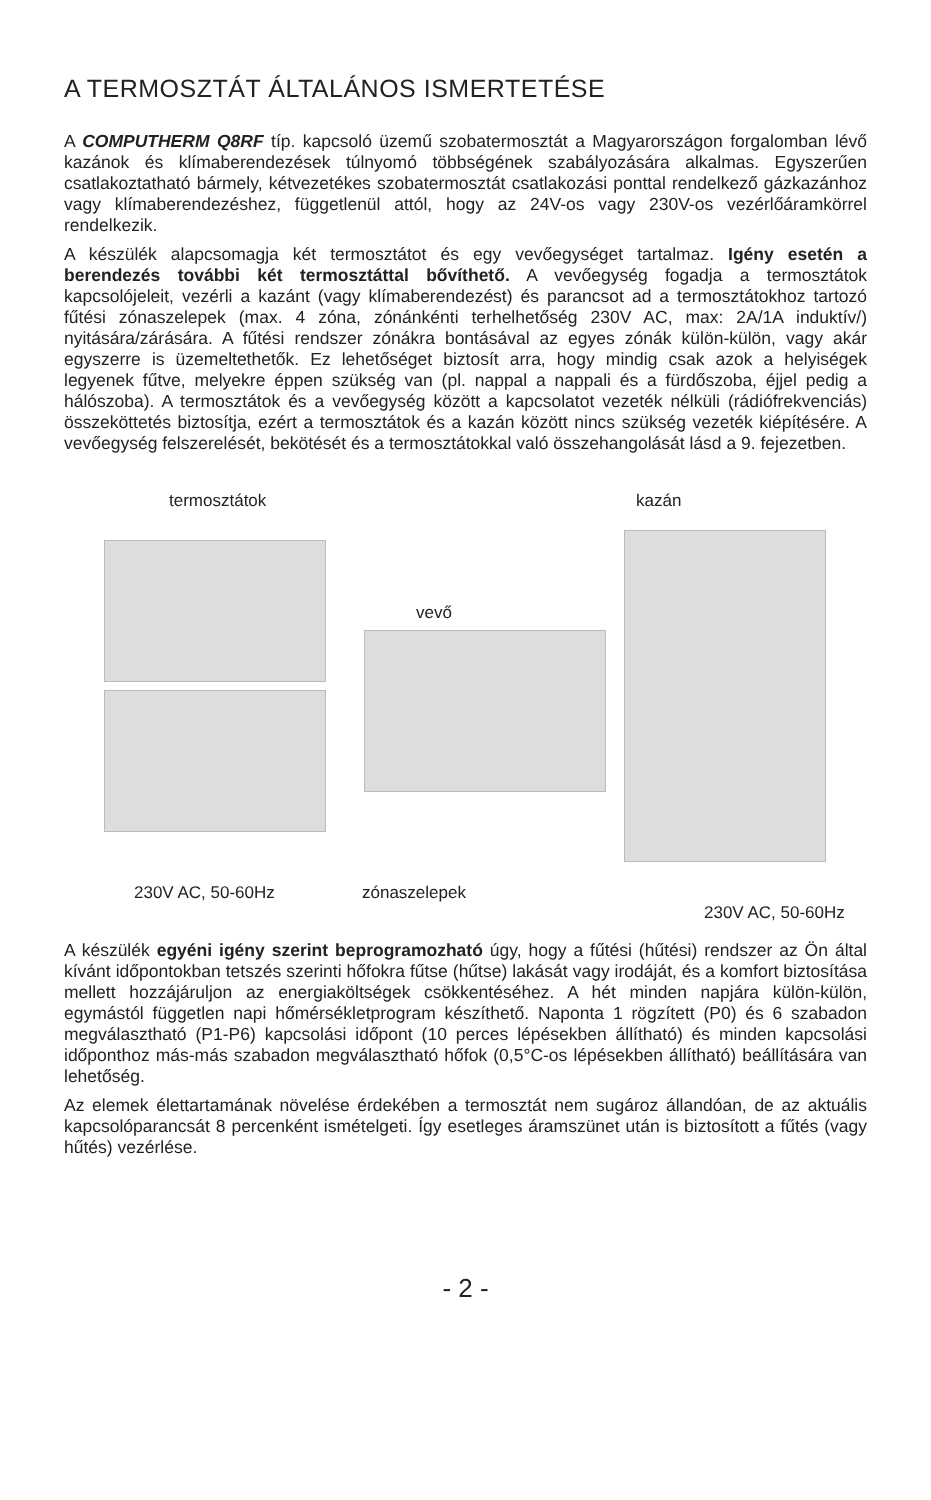A TERMOSZTÁT ÁLTALÁNOS ISMERTETÉSE
A COMPUTHERM Q8RF típ. kapcsoló üzemű szobatermosztát a Magyarországon forgalomban lévő kazánok és klímaberendezések túlnyomó többségének szabályozására alkalmas. Egyszerűen csatlakoztatható bármely, kétvezetékes szobatermosztát csatlakozási ponttal rendelkező gázkazánhoz vagy klímaberendezéshez, függetlenül attól, hogy az 24V-os vagy 230V-os vezérlőáramkörrel rendelkezik.
A készülék alapcsomagja két termosztátot és egy vevőegységet tartalmaz. Igény esetén a berendezés további két termosztáttal bővíthető. A vevőegység fogadja a termosztátok kapcsolójeleit, vezérli a kazánt (vagy klímaberendezést) és parancsot ad a termosztátokhoz tartozó fűtési zónaszelepek (max. 4 zóna, zónánkénti terhelhetőség 230V AC, max: 2A/1A induktív/) nyitására/zárására. A fűtési rendszer zónákra bontásával az egyes zónák külön-külön, vagy akár egyszerre is üzemeltethetők. Ez lehetőséget biztosít arra, hogy mindig csak azok a helyiségek legyenek fűtve, melyekre éppen szükség van (pl. nappal a nappali és a fürdőszoba, éjjel pedig a hálószoba). A termosztátok és a vevőegység között a kapcsolatot vezeték nélküli (rádiófrekvenciás) összeköttetés biztosítja, ezért a termosztátok és a kazán között nincs szükség vezeték kiépítésére. A vevőegység felszerelését, bekötését és a termosztátokkal való összehangolását lásd a 9. fejezetben.
termosztátok kazán
vevő
230V AC, 50-60Hz zónaszelepek
230V AC, 50-60Hz
A készülék egyéni igény szerint beprogramozható úgy, hogy a fűtési (hűtési) rendszer az Ön által kívánt időpontokban tetszés szerinti hőfokra fűtse (hűtse) lakását vagy irodáját, és a komfort biztosítása mellett hozzájáruljon az energiaköltségek csökkentéséhez. A hét minden napjára külön-külön, egymástól független napi hőmérsékletprogram készíthető. Naponta 1 rögzített (P0) és 6 szabadon megválasztható (P1-P6) kapcsolási időpont (10 perces lépésekben állítható) és minden kapcsolási időponthoz más-más szabadon megválasztható hőfok (0,5°C-os lépésekben állítható) beállítására van lehetőség.
Az elemek élettartamának növelése érdekében a termosztát nem sugároz állandóan, de az aktuális kapcsolóparancsát 8 percenként ismételgeti. Így esetleges áramszünet után is biztosított a fűtés (vagy hűtés) vezérlése.
- 2 -